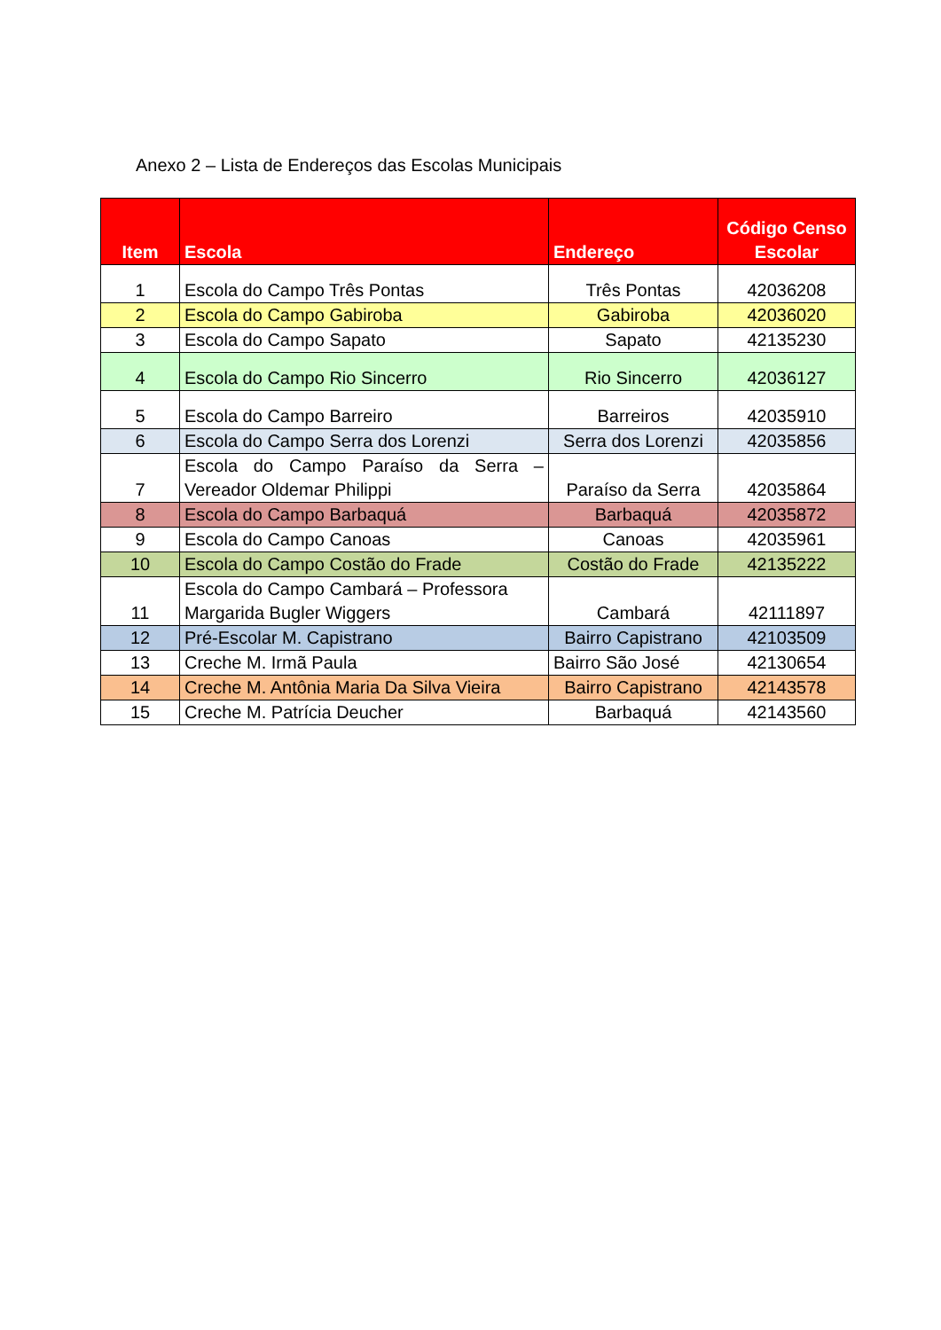Anexo 2 – Lista de Endereços das Escolas Municipais
| Item | Escola | Endereço | Código Censo Escolar |
| --- | --- | --- | --- |
| 1 | Escola do Campo Três Pontas | Três Pontas | 42036208 |
| 2 | Escola do Campo Gabiroba | Gabiroba | 42036020 |
| 3 | Escola do Campo Sapato | Sapato | 42135230 |
| 4 | Escola do Campo Rio Sincerro | Rio Sincerro | 42036127 |
| 5 | Escola do Campo Barreiro | Barreiros | 42035910 |
| 6 | Escola do Campo Serra dos Lorenzi | Serra dos Lorenzi | 42035856 |
| 7 | Escola do Campo Paraíso da Serra – Vereador Oldemar Philippi | Paraíso da Serra | 42035864 |
| 8 | Escola do Campo Barbaquá | Barbaquá | 42035872 |
| 9 | Escola do Campo Canoas | Canoas | 42035961 |
| 10 | Escola do Campo Costão do Frade | Costão do Frade | 42135222 |
| 11 | Escola do Campo Cambará – Professora Margarida Bugler Wiggers | Cambará | 42111897 |
| 12 | Pré-Escolar M. Capistrano | Bairro Capistrano | 42103509 |
| 13 | Creche M. Irmã Paula | Bairro São José | 42130654 |
| 14 | Creche M. Antônia Maria Da Silva Vieira | Bairro Capistrano | 42143578 |
| 15 | Creche M. Patrícia Deucher | Barbaquá | 42143560 |